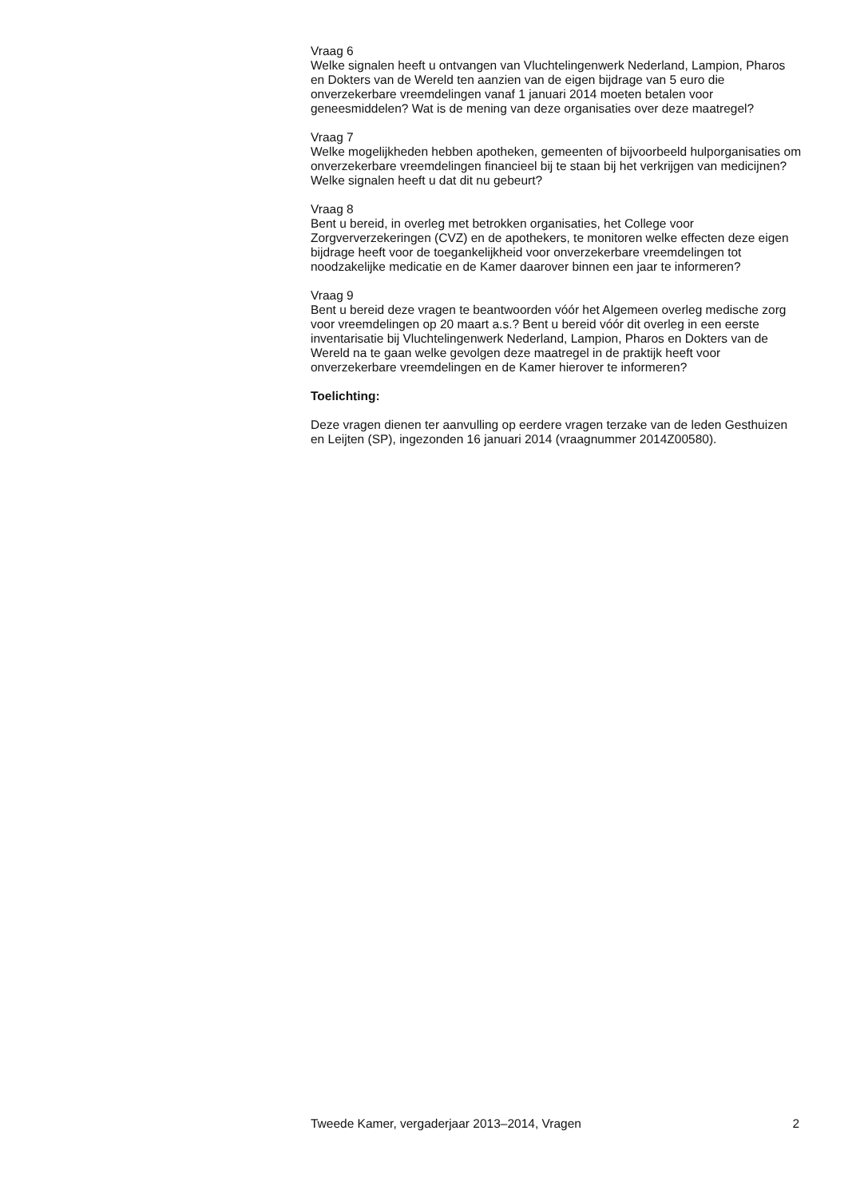Vraag 6
Welke signalen heeft u ontvangen van Vluchtelingenwerk Nederland, Lampion, Pharos en Dokters van de Wereld ten aanzien van de eigen bijdrage van 5 euro die onverzekerbare vreemdelingen vanaf 1 januari 2014 moeten betalen voor geneesmiddelen? Wat is de mening van deze organisaties over deze maatregel?
Vraag 7
Welke mogelijkheden hebben apotheken, gemeenten of bijvoorbeeld hulporganisaties om onverzekerbare vreemdelingen financieel bij te staan bij het verkrijgen van medicijnen? Welke signalen heeft u dat dit nu gebeurt?
Vraag 8
Bent u bereid, in overleg met betrokken organisaties, het College voor Zorgververzekeringen (CVZ) en de apothekers, te monitoren welke effecten deze eigen bijdrage heeft voor de toegankelijkheid voor onverzekerbare vreemdelingen tot noodzakelijke medicatie en de Kamer daarover binnen een jaar te informeren?
Vraag 9
Bent u bereid deze vragen te beantwoorden vóór het Algemeen overleg medische zorg voor vreemdelingen op 20 maart a.s.? Bent u bereid vóór dit overleg in een eerste inventarisatie bij Vluchtelingenwerk Nederland, Lampion, Pharos en Dokters van de Wereld na te gaan welke gevolgen deze maatregel in de praktijk heeft voor onverzekerbare vreemdelingen en de Kamer hierover te informeren?
Toelichting:
Deze vragen dienen ter aanvulling op eerdere vragen terzake van de leden Gesthuizen en Leijten (SP), ingezonden 16 januari 2014 (vraagnummer 2014Z00580).
Tweede Kamer, vergaderjaar 2013–2014, Vragen 2